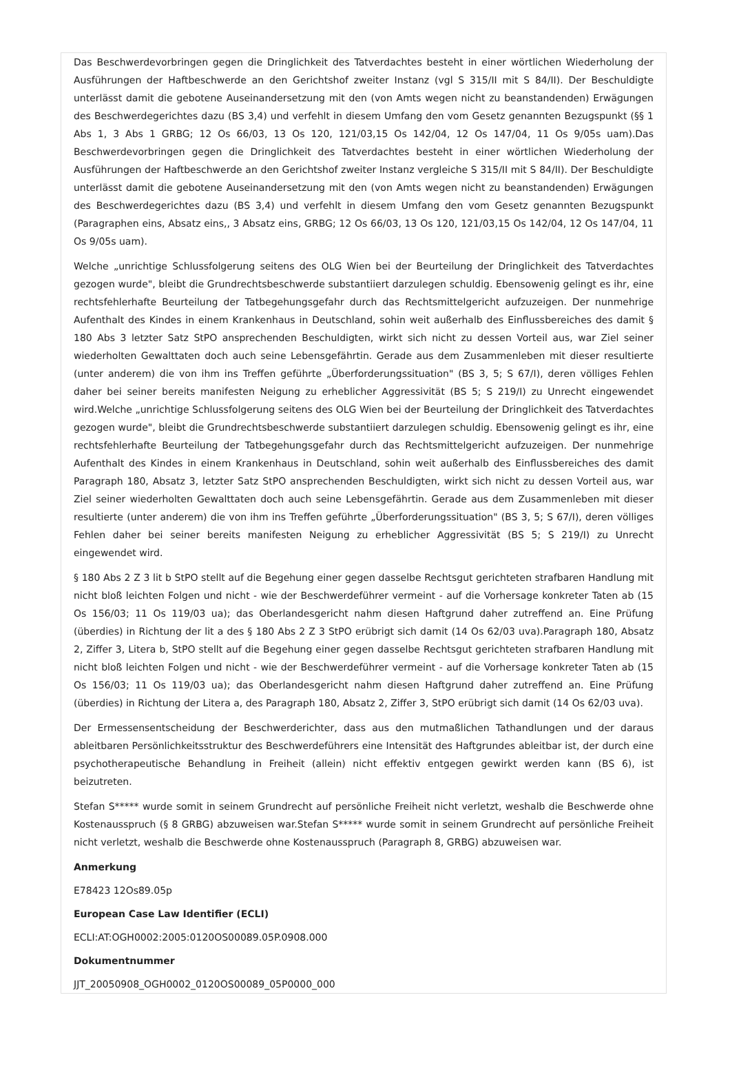Das Beschwerdevorbringen gegen die Dringlichkeit des Tatverdachtes besteht in einer wörtlichen Wiederholung der Ausführungen der Haftbeschwerde an den Gerichtshof zweiter Instanz (vgl S 315/II mit S 84/II). Der Beschuldigte unterlässt damit die gebotene Auseinandersetzung mit den (von Amts wegen nicht zu beanstandenden) Erwägungen des Beschwerdegerichtes dazu (BS 3,4) und verfehlt in diesem Umfang den vom Gesetz genannten Bezugspunkt (§§ 1 Abs 1, 3 Abs 1 GRBG; 12 Os 66/03, 13 Os 120, 121/03,15 Os 142/04, 12 Os 147/04, 11 Os 9/05s uam).Das Beschwerdevorbringen gegen die Dringlichkeit des Tatverdachtes besteht in einer wörtlichen Wiederholung der Ausführungen der Haftbeschwerde an den Gerichtshof zweiter Instanz vergleiche S 315/II mit S 84/II). Der Beschuldigte unterlässt damit die gebotene Auseinandersetzung mit den (von Amts wegen nicht zu beanstandenden) Erwägungen des Beschwerdegerichtes dazu (BS 3,4) und verfehlt in diesem Umfang den vom Gesetz genannten Bezugspunkt (Paragraphen eins, Absatz eins,, 3 Absatz eins, GRBG; 12 Os 66/03, 13 Os 120, 121/03,15 Os 142/04, 12 Os 147/04, 11 Os 9/05s uam).
Welche „unrichtige Schlussfolgerung seitens des OLG Wien bei der Beurteilung der Dringlichkeit des Tatverdachtes gezogen wurde", bleibt die Grundrechtsbeschwerde substantiiert darzulegen schuldig. Ebensowenig gelingt es ihr, eine rechtsfehlerhafte Beurteilung der Tatbegehungsgefahr durch das Rechtsmittelgericht aufzuzeigen. Der nunmehrige Aufenthalt des Kindes in einem Krankenhaus in Deutschland, sohin weit außerhalb des Einflussbereiches des damit § 180 Abs 3 letzter Satz StPO ansprechenden Beschuldigten, wirkt sich nicht zu dessen Vorteil aus, war Ziel seiner wiederholten Gewalttaten doch auch seine Lebensgefährtin. Gerade aus dem Zusammenleben mit dieser resultierte (unter anderem) die von ihm ins Treffen geführte „Überforderungssituation" (BS 3, 5; S 67/I), deren völliges Fehlen daher bei seiner bereits manifesten Neigung zu erheblicher Aggressivität (BS 5; S 219/I) zu Unrecht eingewendet wird.Welche „unrichtige Schlussfolgerung seitens des OLG Wien bei der Beurteilung der Dringlichkeit des Tatverdachtes gezogen wurde", bleibt die Grundrechtsbeschwerde substantiiert darzulegen schuldig. Ebensowenig gelingt es ihr, eine rechtsfehlerhafte Beurteilung der Tatbegehungsgefahr durch das Rechtsmittelgericht aufzuzeigen. Der nunmehrige Aufenthalt des Kindes in einem Krankenhaus in Deutschland, sohin weit außerhalb des Einflussbereiches des damit Paragraph 180, Absatz 3, letzter Satz StPO ansprechenden Beschuldigten, wirkt sich nicht zu dessen Vorteil aus, war Ziel seiner wiederholten Gewalttaten doch auch seine Lebensgefährtin. Gerade aus dem Zusammenleben mit dieser resultierte (unter anderem) die von ihm ins Treffen geführte „Überforderungssituation" (BS 3, 5; S 67/I), deren völliges Fehlen daher bei seiner bereits manifesten Neigung zu erheblicher Aggressivität (BS 5; S 219/I) zu Unrecht eingewendet wird.
§ 180 Abs 2 Z 3 lit b StPO stellt auf die Begehung einer gegen dasselbe Rechtsgut gerichteten strafbaren Handlung mit nicht bloß leichten Folgen und nicht - wie der Beschwerdeführer vermeint - auf die Vorhersage konkreter Taten ab (15 Os 156/03; 11 Os 119/03 ua); das Oberlandesgericht nahm diesen Haftgrund daher zutreffend an. Eine Prüfung (überdies) in Richtung der lit a des § 180 Abs 2 Z 3 StPO erübrigt sich damit (14 Os 62/03 uva).Paragraph 180, Absatz 2, Ziffer 3, Litera b, StPO stellt auf die Begehung einer gegen dasselbe Rechtsgut gerichteten strafbaren Handlung mit nicht bloß leichten Folgen und nicht - wie der Beschwerdeführer vermeint - auf die Vorhersage konkreter Taten ab (15 Os 156/03; 11 Os 119/03 ua); das Oberlandesgericht nahm diesen Haftgrund daher zutreffend an. Eine Prüfung (überdies) in Richtung der Litera a, des Paragraph 180, Absatz 2, Ziffer 3, StPO erübrigt sich damit (14 Os 62/03 uva).
Der Ermessensentscheidung der Beschwerderichter, dass aus den mutmaßlichen Tathandlungen und der daraus ableitbaren Persönlichkeitsstruktur des Beschwerdeführers eine Intensität des Haftgrundes ableitbar ist, der durch eine psychotherapeutische Behandlung in Freiheit (allein) nicht effektiv entgegen gewirkt werden kann (BS 6), ist beizutreten.
Stefan S***** wurde somit in seinem Grundrecht auf persönliche Freiheit nicht verletzt, weshalb die Beschwerde ohne Kostenausspruch (§ 8 GRBG) abzuweisen war.Stefan S***** wurde somit in seinem Grundrecht auf persönliche Freiheit nicht verletzt, weshalb die Beschwerde ohne Kostenausspruch (Paragraph 8, GRBG) abzuweisen war.
Anmerkung
E78423 12Os89.05p
European Case Law Identifier (ECLI)
ECLI:AT:OGH0002:2005:0120OS00089.05P.0908.000
Dokumentnummer
JJT_20050908_OGH0002_0120OS00089_05P0000_000